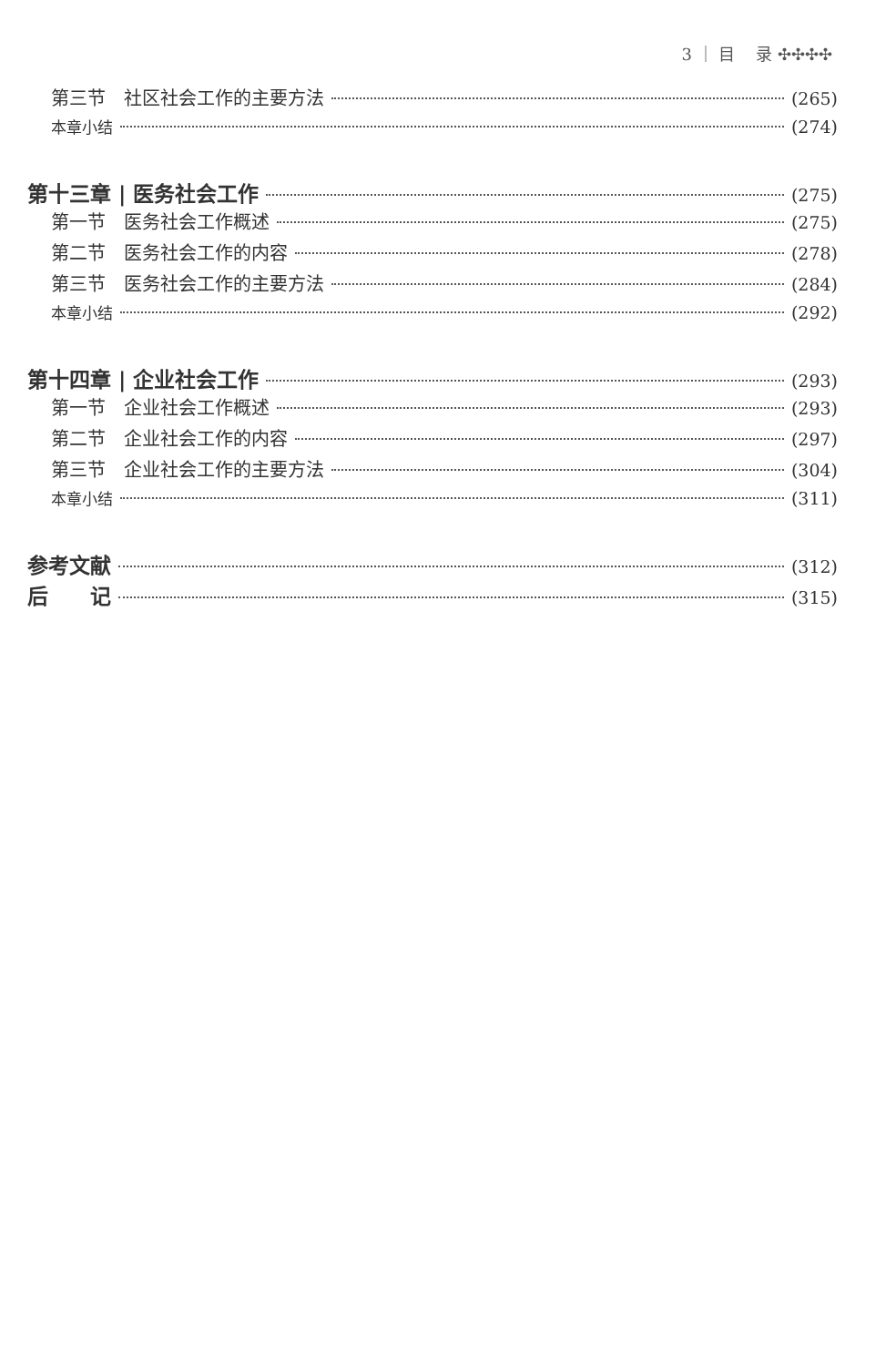3 ｜ 目 录 ✣✣✣✣
第三节　社区社会工作的主要方法 (265)
本章小结 (274)
第十三章 | 医务社会工作 (275)
第一节　医务社会工作概述 (275)
第二节　医务社会工作的内容 (278)
第三节　医务社会工作的主要方法 (284)
本章小结 (292)
第十四章 | 企业社会工作 (293)
第一节　企业社会工作概述 (293)
第二节　企业社会工作的内容 (297)
第三节　企业社会工作的主要方法 (304)
本章小结 (311)
参考文献 (312)
后　　记 (315)